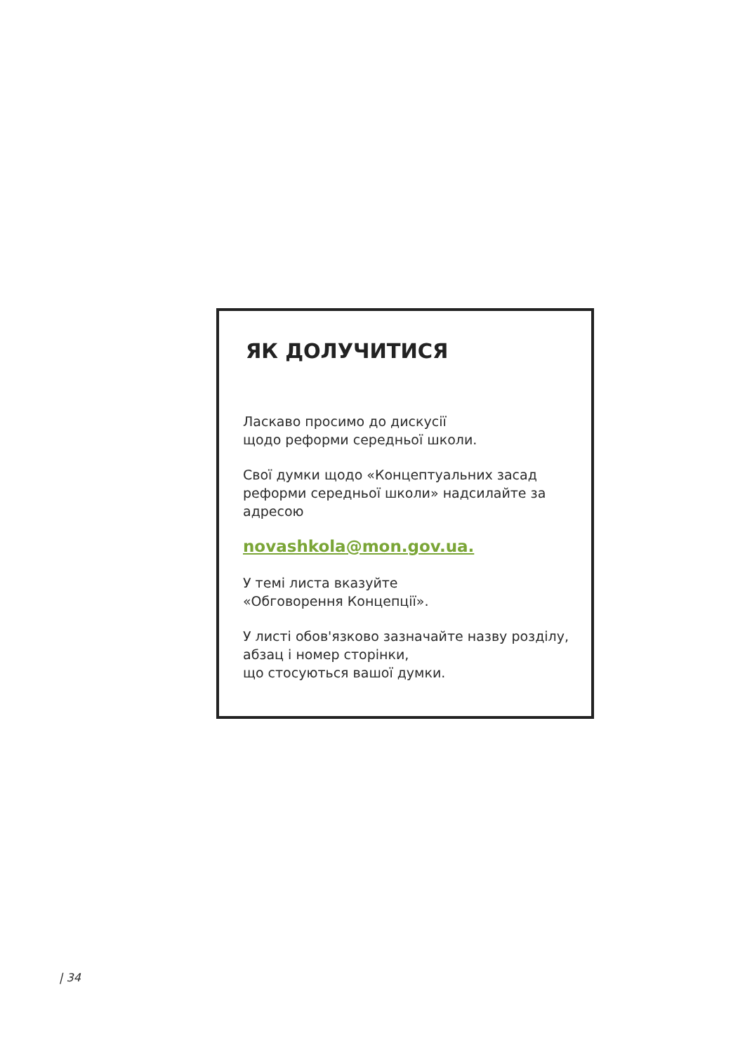ЯК ДОЛУЧИТИСЯ
Ласкаво просимо до дискусії
щодо реформи середньої школи.
Свої думки щодо «Концептуальних засад реформи середньої школи» надсилайте за адресою
novashkola@mon.gov.ua.
У темі листа вказуйте
«Обговорення Концепції».
У листі обов'язково зазначайте назву розділу, абзац і номер сторінки,
що стосуються вашої думки.
| 34